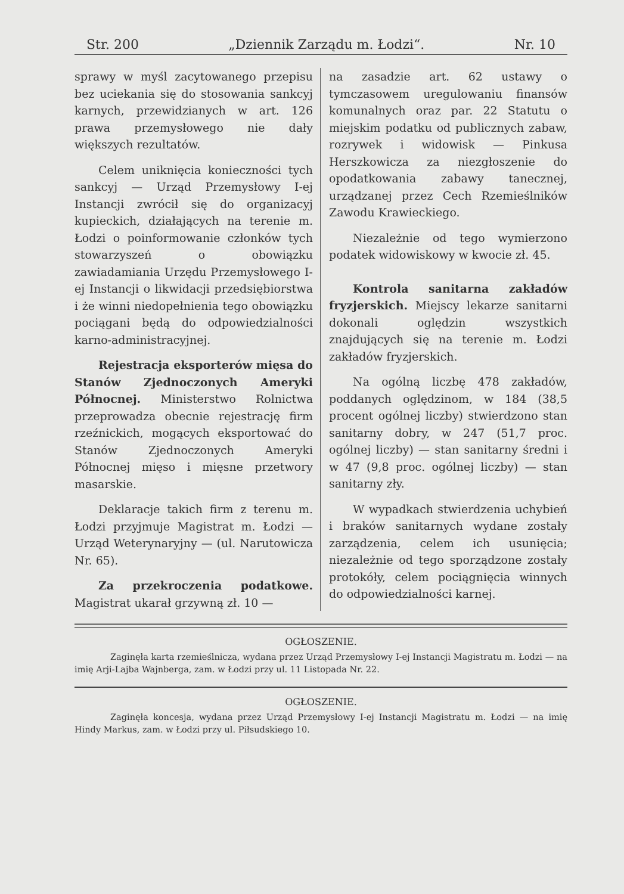Str. 200 „Dziennik Zarządu m. Łodzi“. Nr. 10
sprawy w myśl zacytowanego przepisu bez uciekania się do stosowania sankcyj karnych, przewidzianych w art. 126 prawa przemysłowego nie dały większych rezultatów.
Celem uniknięcia konieczności tych sankcyj — Urząd Przemysłowy I-ej Instancji zwrócił się do organizacyj kupieckich, działających na terenie m. Łodzi o poinformowanie członków tych stowarzyszeń o obowiązku zawiadamiania Urzędu Przemysłowego I-ej Instancji o likwidacji przedsiębiorstwa i że winni niedopełnienia tego obowiązku pociągani będą do odpowiedzialności karno-administracyjnej.
Rejestracja eksporterów mięsa do Stanów Zjednoczonych Ameryki Północnej. Ministerstwo Rolnictwa przeprowadza obecnie rejestrację firm rzeźnickich, mogących eksportować do Stanów Zjednoczonych Ameryki Północnej mięso i mięsne przetwory masarskie.
Deklaracje takich firm z terenu m. Łodzi przyjmuje Magistrat m. Łodzi — Urząd Weterynaryjny — (ul. Narutowicza Nr. 65).
Za przekroczenia podatkowe. Magistrat ukarał grzywną zł. 10 —
na zasadzie art. 62 ustawy o tymczasowem uregulowaniu finansów komunalnych oraz par. 22 Statutu o miejskim podatku od publicznych zabaw, rozrywek i widowisk — Pinkusa Herszkowicza za niezgłoszenie do opodatkowania zabawy tanecznej, urządzanej przez Cech Rzemieślników Zawodu Krawieckiego.
Niezależnie od tego wymierzono podatek widowiskowy w kwocie zł. 45.
Kontrola sanitarna zakładów fryzjerskich. Miejscy lekarze sanitarni dokonali oględzin wszystkich znajdujących się na terenie m. Łodzi zakładów fryzjerskich.
Na ogólną liczbę 478 zakładów, poddanych oględzinom, w 184 (38,5 procent ogólnej liczby) stwierdzono stan sanitarny dobry, w 247 (51,7 proc. ogólnej liczby) — stan sanitarny średni i w 47 (9,8 proc. ogólnej liczby) — stan sanitarny zły.
W wypadkach stwierdzenia uchybień i braków sanitarnych wydane zostały zarządzenia, celem ich usunięcia; niezależnie od tego sporządzone zostały protokóły, celem pociągnięcia winnych do odpowiedzialności karnej.
OGŁOSZENIE.
Zaginęła karta rzemieślnicza, wydana przez Urząd Przemysłowy I-ej Instancji Magistratu m. Łodzi — na imię Arji-Lajba Wajnberga, zam. w Łodzi przy ul. 11 Listopada Nr. 22.
OGŁOSZENIE.
Zaginęła koncesja, wydana przez Urząd Przemysłowy I-ej Instancji Magistratu m. Łodzi — na imię Hindy Markus, zam. w Łodzi przy ul. Piłsudskiego 10.